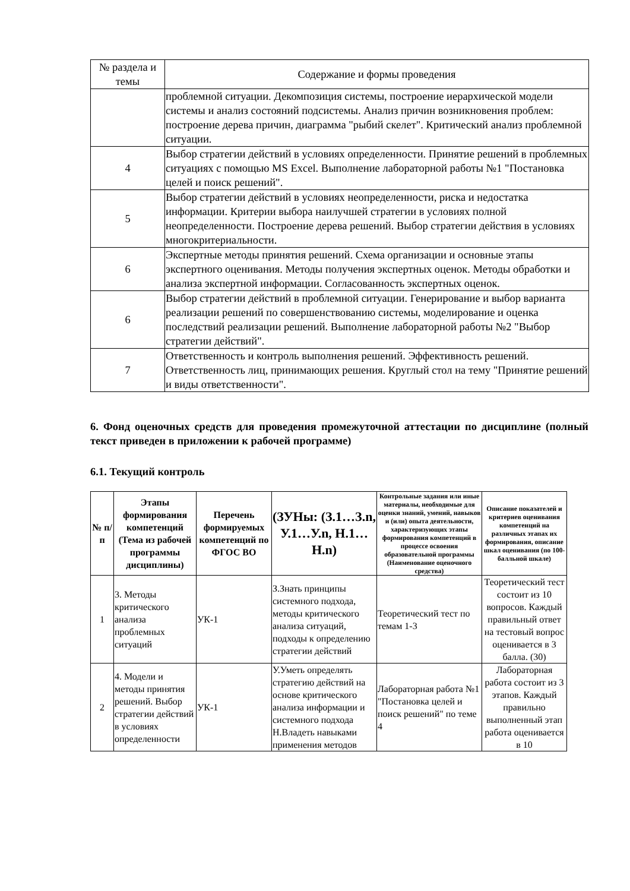| № раздела и темы | Содержание и формы проведения |
| --- | --- |
| | проблемной ситуации. Декомпозиция системы, построение иерархической модели системы и анализ состояний подсистемы. Анализ причин возникновения проблем: построение дерева причин, диаграмма "рыбий скелет". Критический анализ проблемной ситуации. |
| 4 | Выбор стратегии действий в условиях определенности. Принятие решений в проблемных ситуациях с помощью MS Excel. Выполнение лабораторной работы №1 "Постановка целей и поиск решений". |
| 5 | Выбор стратегии действий в условиях неопределенности, риска и недостатка информации. Критерии выбора наилучшей стратегии в условиях полной неопределенности. Построение дерева решений. Выбор стратегии действия в условиях многокритериальности. |
| 6 | Экспертные методы принятия решений. Схема организации и основные этапы экспертного оценивания. Методы получения экспертных оценок. Методы обработки и анализа экспертной информации. Согласованность экспертных оценок. |
| 6 | Выбор стратегии действий в проблемной ситуации. Генерирование и выбор варианта реализации решений по совершенствованию системы, моделирование и оценка последствий реализации решений. Выполнение лабораторной работы №2 "Выбор стратегии действий". |
| 7 | Ответственность и контроль выполнения решений. Эффективность решений. Ответственность лиц, принимающих решения. Круглый стол на тему "Принятие решений и виды ответственности". |
6. Фонд оценочных средств для проведения промежуточной аттестации по дисциплине (полный текст приведен в приложении к рабочей программе)
6.1. Текущий контроль
| № п/п | Этапы формирования компетенций (Тема из рабочей программы дисциплины) | Перечень формируемых компетенций по ФГОС ВО | (ЗУНы: (З.1…З.n, У.1…У.n, Н.1…Н.n) | Контрольные задания или иные материалы, необходимые для оценки знаний, умений, навыков и (или) опыта деятельности, характеризующих этапы формирования компетенций в процессе освоения образовательной программы (Наименование оценочного средства) | Описание показателей и критериев оценивания компетенций на различных этапах их формирования, описание шкал оценивания (по 100-балльной шкале) |
| --- | --- | --- | --- | --- | --- |
| 1 | 3. Методы критического анализа проблемных ситуаций | УК-1 | З.Знать принципы системного подхода, методы критического анализа ситуаций, подходы к определению стратегии действий | Теоретический тест по темам 1-3 | Теоретический тест состоит из 10 вопросов. Каждый правильный ответ на тестовый вопрос оценивается в 3 балла. (30) |
| 2 | 4. Модели и методы принятия решений. Выбор стратегии действий в условиях определенности | УК-1 | У.Уметь определять стратегию действий на основе критического анализа информации и системного подхода Н.Владеть навыками применения методов | Лабораторная работа №1 "Постановка целей и поиск решений" по теме 4 | Лабораторная работа состоит из 3 этапов. Каждый правильно выполненный этап работа оценивается в 10 |